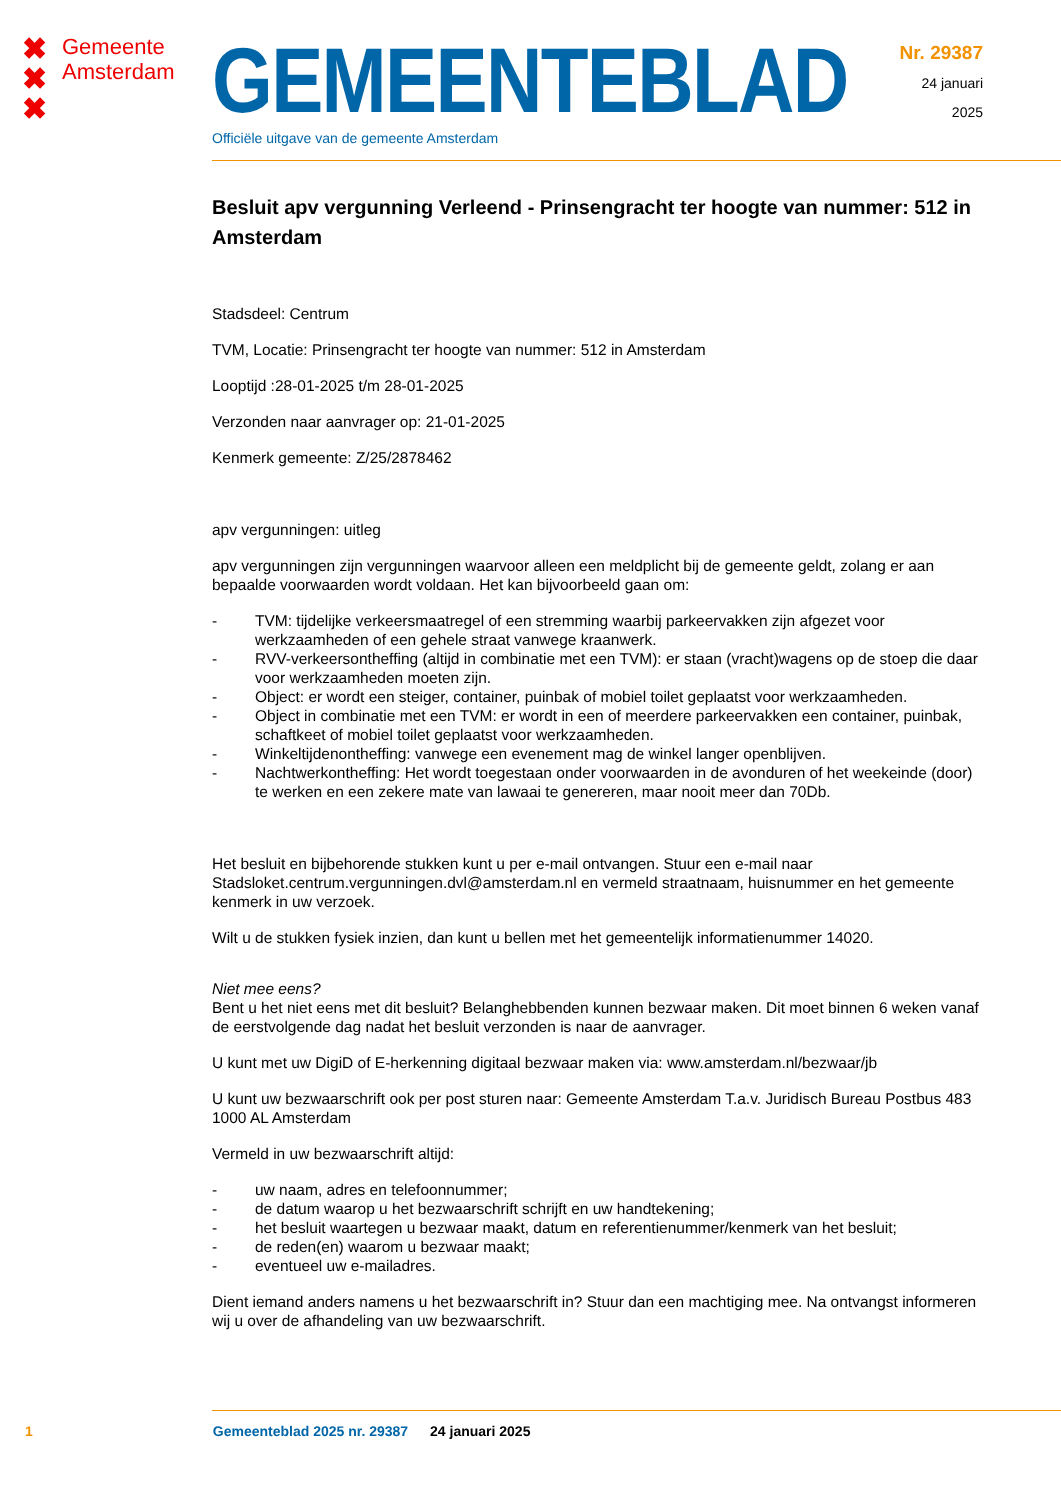✖
✖
✖
Gemeente
Amsterdam
GEMEENTEBLAD
Officiële uitgave van de gemeente Amsterdam
Nr. 29387
24 januari
2025
Besluit apv vergunning Verleend - Prinsengracht ter hoogte van nummer: 512 in Amsterdam
Stadsdeel: Centrum
TVM, Locatie: Prinsengracht ter hoogte van nummer: 512 in Amsterdam
Looptijd :28-01-2025 t/m 28-01-2025
Verzonden naar aanvrager op: 21-01-2025
Kenmerk gemeente: Z/25/2878462
apv vergunningen: uitleg
apv vergunningen zijn vergunningen waarvoor alleen een meldplicht bij de gemeente geldt, zolang er aan bepaalde voorwaarden wordt voldaan. Het kan bijvoorbeeld gaan om:
- TVM: tijdelijke verkeersmaatregel of een stremming waarbij parkeervakken zijn afgezet voor werkzaamheden of een gehele straat vanwege kraanwerk.
- RVV-verkeersontheffing (altijd in combinatie met een TVM): er staan (vracht)wagens op de stoep die daar voor werkzaamheden moeten zijn.
- Object: er wordt een steiger, container, puinbak of mobiel toilet geplaatst voor werkzaamheden.
- Object in combinatie met een TVM: er wordt in een of meerdere parkeervakken een container, puinbak, schaftkeet of mobiel toilet geplaatst voor werkzaamheden.
- Winkeltijdenontheffing: vanwege een evenement mag de winkel langer openblijven.
- Nachtwerkontheffing: Het wordt toegestaan onder voorwaarden in de avonduren of het weekeinde (door) te werken en een zekere mate van lawaai te genereren, maar nooit meer dan 70Db.
Het besluit en bijbehorende stukken kunt u per e-mail ontvangen. Stuur een e-mail naar Stadsloket.centrum.vergunningen.dvl@amsterdam.nl en vermeld straatnaam, huisnummer en het gemeente kenmerk in uw verzoek.
Wilt u de stukken fysiek inzien, dan kunt u bellen met het gemeentelijk informatienummer 14020.
Niet mee eens?
Bent u het niet eens met dit besluit? Belanghebbenden kunnen bezwaar maken. Dit moet binnen 6 weken vanaf de eerstvolgende dag nadat het besluit verzonden is naar de aanvrager.
U kunt met uw DigiD of E-herkenning digitaal bezwaar maken via: www.amsterdam.nl/bezwaar/jb
U kunt uw bezwaarschrift ook per post sturen naar: Gemeente Amsterdam T.a.v. Juridisch Bureau Postbus 483 1000 AL Amsterdam
Vermeld in uw bezwaarschrift altijd:
- uw naam, adres en telefoonnummer;
- de datum waarop u het bezwaarschrift schrijft en uw handtekening;
- het besluit waartegen u bezwaar maakt, datum en referentienummer/kenmerk van het besluit;
- de reden(en) waarom u bezwaar maakt;
- eventueel uw e-mailadres.
Dient iemand anders namens u het bezwaarschrift in? Stuur dan een machtiging mee. Na ontvangst informeren wij u over de afhandeling van uw bezwaarschrift.
1 Gemeenteblad 2025 nr. 29387 24 januari 2025